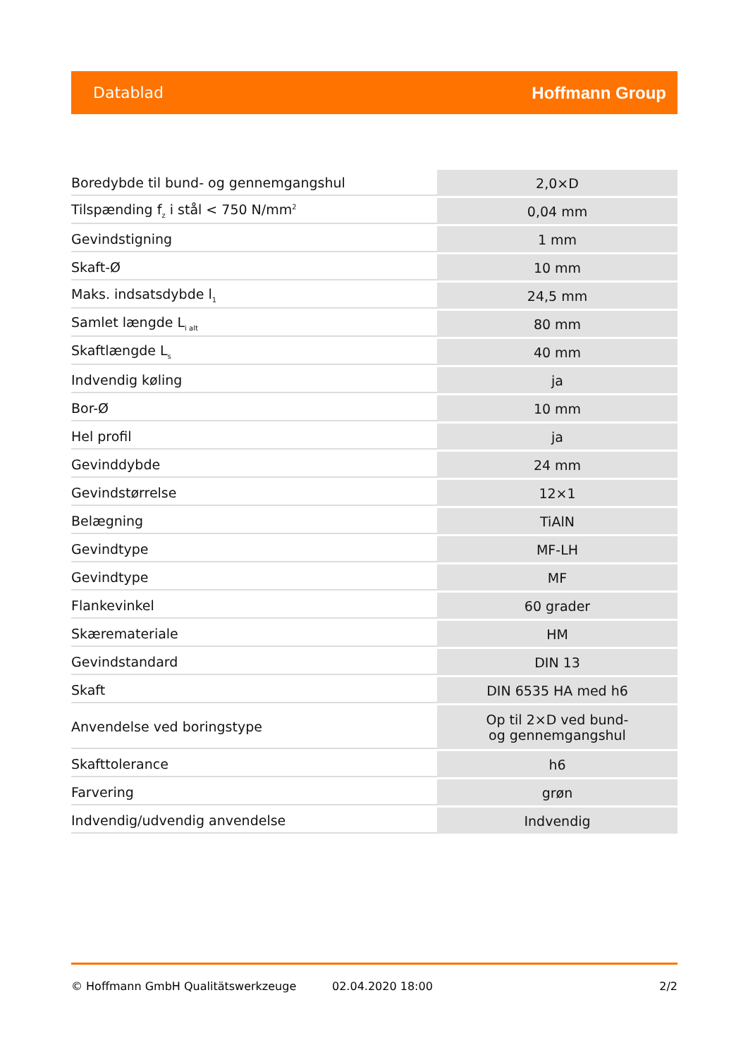Datablad Hoffmann Group
| Boredybde til bund- og gennemgangshul | 2,0×D |
| Tilspænding f<sub>z</sub> i stål < 750 N/mm<sup>2</sup> | 0,04 mm |
| Gevindstigning | 1 mm |
| Skaft-Ø | 10 mm |
| Maks. indsatsdybde l<sub>1</sub> | 24,5 mm |
| Samlet længde L<sub>i alt</sub> | 80 mm |
| Skaftlængde L<sub>s</sub> | 40 mm |
| Indvendig køling | ja |
| Bor-Ø | 10 mm |
| Hel profil | ja |
| Gevinddybde | 24 mm |
| Gevindstørrelse | 12×1 |
| Belægning | TiAlN |
| Gevindtype | MF-LH |
| Gevindtype | MF |
| Flankevinkel | 60 grader |
| Skæremateriale | HM |
| Gevindstandard | DIN 13 |
| Skaft | DIN 6535 HA med h6 |
| Anvendelse ved boringstype | Op til 2×D ved bund- og gennemgangshul |
| Skafttolerance | h6 |
| Farvering | grøn |
| Indvendig/udvendig anvendelse | Indvendig |
© Hoffmann GmbH Qualitätswerkzeuge 02.04.2020 18:00 2/2